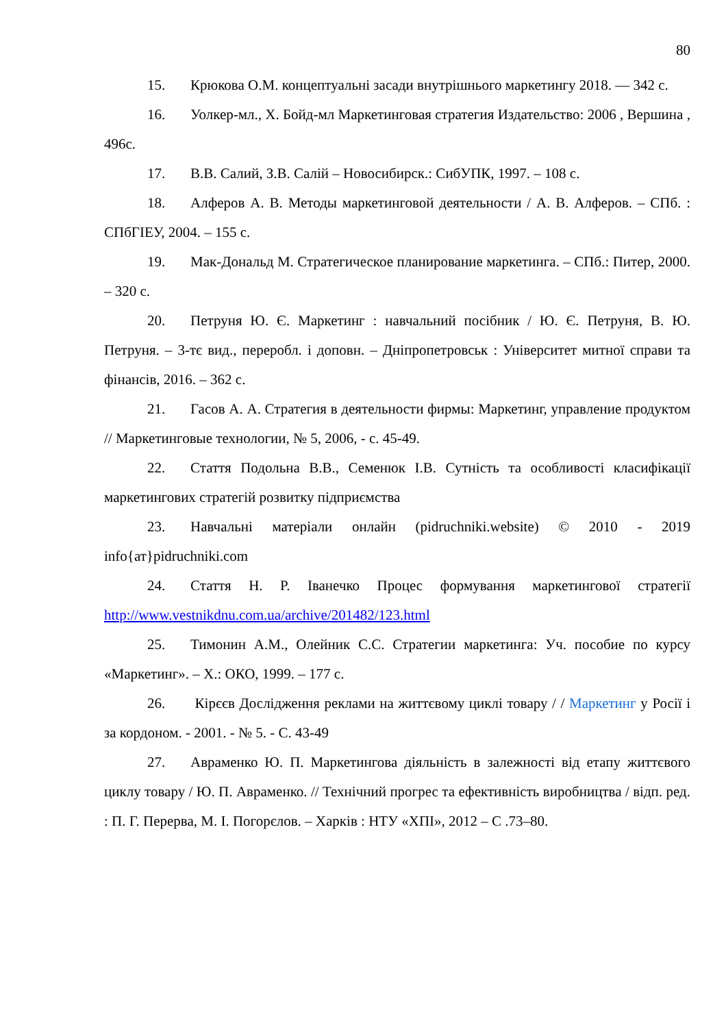80
15. Крюкова О.М. концептуальні засади внутрішнього маркетингу 2018. — 342 с.
16. Уолкер-мл., Х. Бойд-мл Маркетинговая стратегия Издательство: 2006 , Вершина , 496с.
17. В.В. Салий, З.В. Салій – Новосибирск.: СибУПК, 1997. – 108 с.
18. Алферов А. В. Методы маркетинговой деятельности / А. В. Алферов. – СПб. : СПбГІЕУ, 2004. – 155 с.
19. Мак-Дональд М. Стратегическое планирование маркетинга. – СПб.: Питер, 2000. – 320 с.
20. Петруня Ю. Є. Маркетинг : навчальний посібник / Ю. Є. Петруня, В. Ю. Петруня. – 3-тє вид., переробл. і доповн. – Дніпропетровськ : Університет митної справи та фінансів, 2016. – 362 с.
21. Гасов А. А. Стратегия в деятельности фирмы: Маркетинг, управление продуктом // Маркетинговые технологии, № 5, 2006, - с. 45-49.
22. Стаття Подольна В.В., Семенюк І.В. Сутність та особливості класифікації маркетингових стратегій розвитку підприємства
23. Навчальні матеріали онлайн (pidruchniki.website) © 2010 - 2019 info{ат}pidruchniki.com
24. Стаття Н. Р. Іванечко Процес формування маркетингової стратегії http://www.vestnikdnu.com.ua/archive/201482/123.html
25. Тимонин А.М., Олейник С.С. Стратегии маркетинга: Уч. пособие по курсу «Маркетинг». – Х.: ОКО, 1999. – 177 с.
26. Кірєєв Дослідження реклами на життєвому циклі товару / / Маркетинг у Росії і за кордоном. - 2001. - № 5. - С. 43-49
27. Авраменко Ю. П. Маркетингова діяльність в залежності від етапу життєвого циклу товару / Ю. П. Авраменко. // Технічний прогрес та ефективність виробництва / відп. ред. : П. Г. Перерва, М. І. Погорєлов. – Харків : НТУ «ХПІ», 2012 – С .73–80.